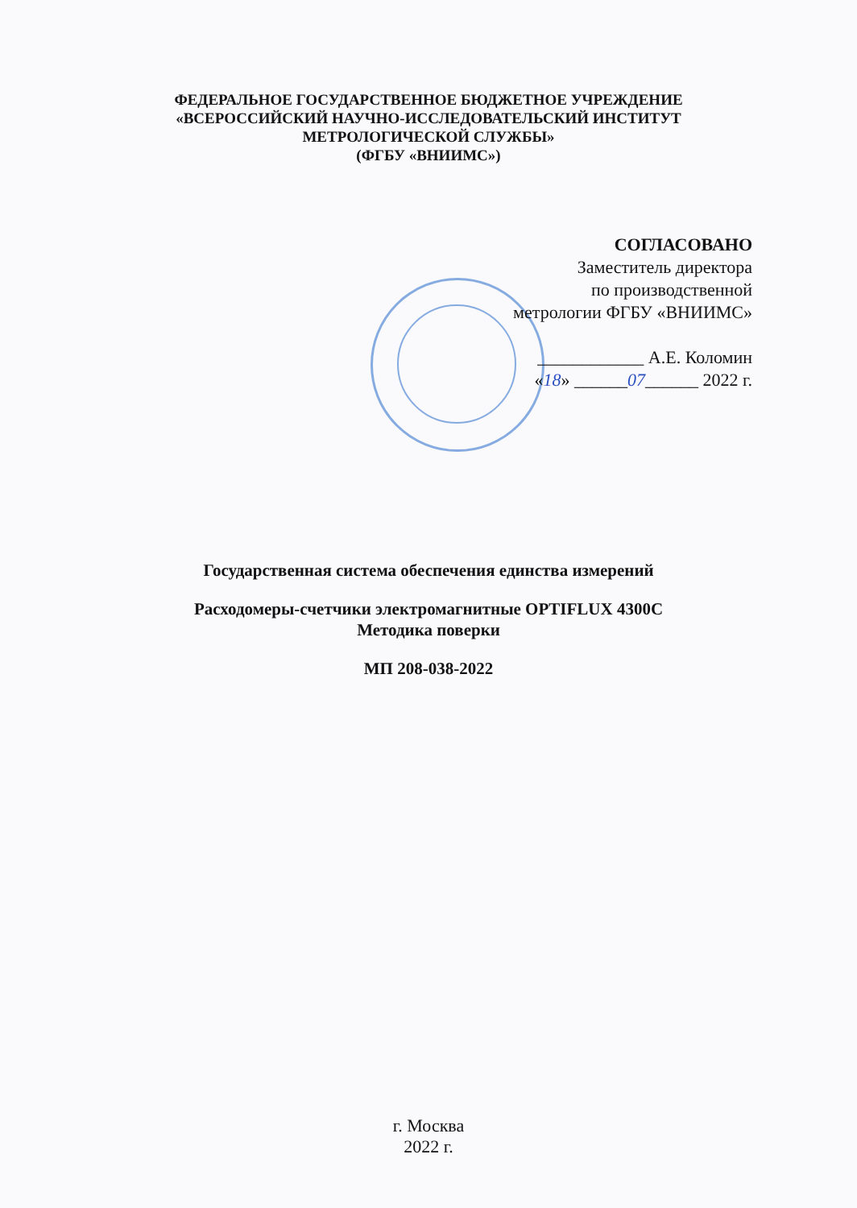ФЕДЕРАЛЬНОЕ ГОСУДАРСТВЕННОЕ БЮДЖЕТНОЕ УЧРЕЖДЕНИЕ
«ВСЕРОССИЙСКИЙ НАУЧНО-ИССЛЕДОВАТЕЛЬСКИЙ ИНСТИТУТ
МЕТРОЛОГИЧЕСКОЙ СЛУЖБЫ»
(ФГБУ «ВНИИМС»)
СОГЛАСОВАНО
Заместитель директора
по производственной
метрологии ФГБУ «ВНИИМС»
____________ А.Е. Коломин
«18» ______07______ 2022 г.
Государственная система обеспечения единства измерений
Расходомеры-счетчики электромагнитные OPTIFLUX 4300C
Методика поверки
МП 208-038-2022
г. Москва
2022 г.